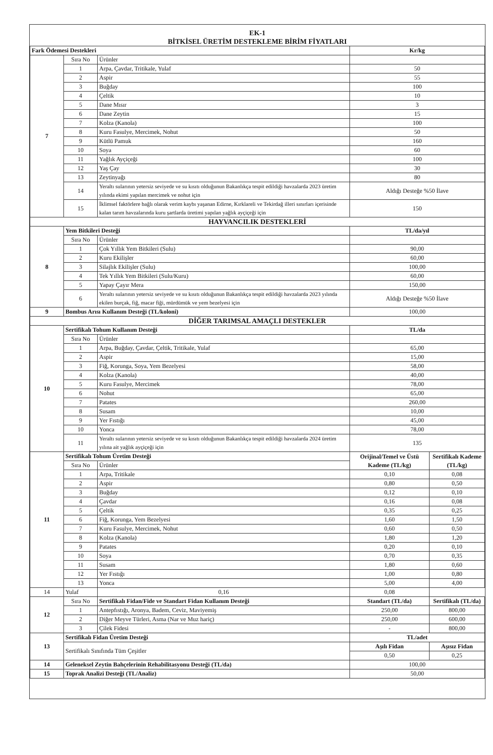EK-1
BİTKİSEL ÜRETİM DESTEKLEME BİRİM FİYATLARI
| Fark Ödemesi Destekleri | | | Kr/kg | |
| --- | --- | --- | --- | --- |
| 7 | Sıra No | Ürünler | | |
| | 1 | Arpa, Çavdar, Tritikale, Yulaf | 50 | |
| | 2 | Aspir | 55 | |
| | 3 | Buğday | 100 | |
| | 4 | Çeltik | 10 | |
| | 5 | Dane Mısır | 3 | |
| | 6 | Dane Zeytin | 15 | |
| | 7 | Kolza (Kanola) | 100 | |
| | 8 | Kuru Fasulye, Mercimek, Nohut | 50 | |
| | 9 | Kütlü Pamuk | 160 | |
| | 10 | Soya | 60 | |
| | 11 | Yağlık Ayçiçeği | 100 | |
| | 12 | Yaş Çay | 30 | |
| | 13 | Zeytinyağı | 80 | |
| | 14 | Yeraltı sularının yetersiz seviyede ve su kısıtı olduğunun Bakanlıkça tespit edildiği havzalarda 2023 üretim yılında ekimi yapılan mercimek ve nohut için | Aldığı Desteğe %50 İlave | |
| | 15 | İklimsel faktörlere bağlı olarak verim kaybı yaşanan Edirne, Kırklareli ve Tekirdağ illeri sınırları içerisinde kalan tarım havzalarında kuru şartlarda üretimi yapılan yağlık ayçiçeği için | 150 | |
| HAYVANCILIK DESTEKLERİ | | | | |
| 8 | Yem Bitkileri Desteği | | TL/da/yıl | |
| | Sıra No | Ürünler | | |
| | 1 | Çok Yıllık Yem Bitkileri (Sulu) | 90,00 | |
| | 2 | Kuru Ekilişler | 60,00 | |
| | 3 | Silajlık Ekilişler (Sulu) | 100,00 | |
| | 4 | Tek Yıllık Yem Bitkileri (Sulu/Kuru) | 60,00 | |
| | 5 | Yapay Çayır Mera | 150,00 | |
| | 6 | Yeraltı sularının yetersiz seviyede ve su kısıtı olduğunun Bakanlıkça tespit edildiği havzalarda 2023 yılında ekilen burçak, fiğ, macar fiği, mürdümük ve yem bezelyesi için | Aldığı Desteğe %50 İlave | |
| 9 | Bombus Arısı Kullanım Desteği (TL/koloni) | | 100,00 | |
| DİĞER TARIMSAL AMAÇLI DESTEKLER | | | | |
| 10 | Sertifikalı Tohum Kullanım Desteği | | TL/da | |
| | Sıra No | Ürünler | | |
| | 1 | Arpa, Buğday, Çavdar, Çeltik, Tritikale, Yulaf | 65,00 | |
| | 2 | Aspir | 15,00 | |
| | 3 | Fiğ, Korunga, Soya, Yem Bezelyesi | 58,00 | |
| | 4 | Kolza (Kanola) | 40,00 | |
| | 5 | Kuru Fasulye, Mercimek | 78,00 | |
| | 6 | Nohut | 65,00 | |
| | 7 | Patates | 260,00 | |
| | 8 | Susam | 10,00 | |
| | 9 | Yer Fıstığı | 45,00 | |
| | 10 | Yonca | 78,00 | |
| | 11 | Yeraltı sularının yetersiz seviyede ve su kısıtı olduğunun Bakanlıkça tespit edildiği havzalarda 2024 üretim yılına ait yağlık ayçiçeği için | 135 | |
| 11 | Sertifikalı Tohum Üretim Desteği | | Orijinal/Temel ve Üstü Kademe (TL/kg) | Sertifikalı Kademe (TL/kg) |
| | Sıra No | Ürünler | | |
| | 1 | Arpa, Tritikale | 0,10 | 0,08 |
| | 2 | Aspir | 0,80 | 0,50 |
| | 3 | Buğday | 0,12 | 0,10 |
| | 4 | Çavdar | 0,16 | 0,08 |
| | 5 | Çeltik | 0,35 | 0,25 |
| | 6 | Fiğ, Korunga, Yem Bezelyesi | 1,60 | 1,50 |
| | 7 | Kuru Fasulye, Mercimek, Nohut | 0,60 | 0,50 |
| | 8 | Kolza (Kanola) | 1,80 | 1,20 |
| | 9 | Patates | 0,20 | 0,10 |
| | 10 | Soya | 0,70 | 0,35 |
| | 11 | Susam | 1,80 | 0,60 |
| | 12 | Yer Fıstığı | 1,00 | 0,80 |
| | 13 | Yonca | 5,00 | 4,00 |
| 14 | Yulaf | 0,16 | 0,08 | |
| 12 | Sıra No | Sertifikalı Fidan/Fide ve Standart Fidan Kullanım Desteği | Standart (TL/da) | Sertifikalı (TL/da) |
| | 1 | Antepfıstığı, Aronya, Badem, Ceviz, Maviyemiş | 250,00 | 800,00 |
| | 2 | Diğer Meyve Türleri, Asma (Nar ve Muz hariç) | 250,00 | 600,00 |
| | 3 | Çilek Fidesi | - | 800,00 |
| 13 | Sertifikalı Fidan Üretim Desteği | | TL/adet | |
| | Sertifikalı Sınıfında Tüm Çeşitler | | Aşılı Fidan | Aşısız Fidan |
| | | | 0,50 | 0,25 |
| 14 | Geleneksel Zeytin Bahçelerinin Rehabilitasyonu Desteği (TL/da) | | 100,00 | |
| 15 | Toprak Analizi Desteği (TL/Analiz) | | 50,00 | |